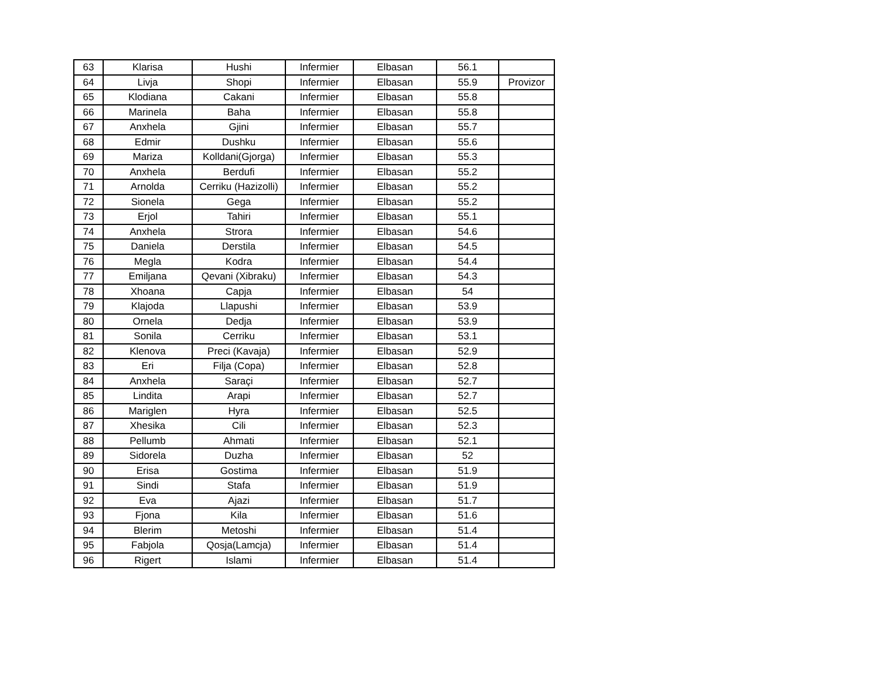| 63 | Klarisa | Hushi | Infermier | Elbasan | 56.1 | |
| 64 | Livja | Shopi | Infermier | Elbasan | 55.9 | Provizor |
| 65 | Klodiana | Cakani | Infermier | Elbasan | 55.8 | |
| 66 | Marinela | Baha | Infermier | Elbasan | 55.8 | |
| 67 | Anxhela | Gjini | Infermier | Elbasan | 55.7 | |
| 68 | Edmir | Dushku | Infermier | Elbasan | 55.6 | |
| 69 | Mariza | Kolldani(Gjorga) | Infermier | Elbasan | 55.3 | |
| 70 | Anxhela | Berdufi | Infermier | Elbasan | 55.2 | |
| 71 | Arnolda | Cerriku (Hazizolli) | Infermier | Elbasan | 55.2 | |
| 72 | Sionela | Gega | Infermier | Elbasan | 55.2 | |
| 73 | Erjol | Tahiri | Infermier | Elbasan | 55.1 | |
| 74 | Anxhela | Strora | Infermier | Elbasan | 54.6 | |
| 75 | Daniela | Derstila | Infermier | Elbasan | 54.5 | |
| 76 | Megla | Kodra | Infermier | Elbasan | 54.4 | |
| 77 | Emiljana | Qevani (Xibraku) | Infermier | Elbasan | 54.3 | |
| 78 | Xhoana | Capja | Infermier | Elbasan | 54 | |
| 79 | Klajoda | Llapushi | Infermier | Elbasan | 53.9 | |
| 80 | Ornela | Dedja | Infermier | Elbasan | 53.9 | |
| 81 | Sonila | Cerriku | Infermier | Elbasan | 53.1 | |
| 82 | Klenova | Preci (Kavaja) | Infermier | Elbasan | 52.9 | |
| 83 | Eri | Filja (Copa) | Infermier | Elbasan | 52.8 | |
| 84 | Anxhela | Saraçi | Infermier | Elbasan | 52.7 | |
| 85 | Lindita | Arapi | Infermier | Elbasan | 52.7 | |
| 86 | Mariglen | Hyra | Infermier | Elbasan | 52.5 | |
| 87 | Xhesika | Cili | Infermier | Elbasan | 52.3 | |
| 88 | Pellumb | Ahmati | Infermier | Elbasan | 52.1 | |
| 89 | Sidorela | Duzha | Infermier | Elbasan | 52 | |
| 90 | Erisa | Gostima | Infermier | Elbasan | 51.9 | |
| 91 | Sindi | Stafa | Infermier | Elbasan | 51.9 | |
| 92 | Eva | Ajazi | Infermier | Elbasan | 51.7 | |
| 93 | Fjona | Kila | Infermier | Elbasan | 51.6 | |
| 94 | Blerim | Metoshi | Infermier | Elbasan | 51.4 | |
| 95 | Fabjola | Qosja(Lamcja) | Infermier | Elbasan | 51.4 | |
| 96 | Rigert | Islami | Infermier | Elbasan | 51.4 | |